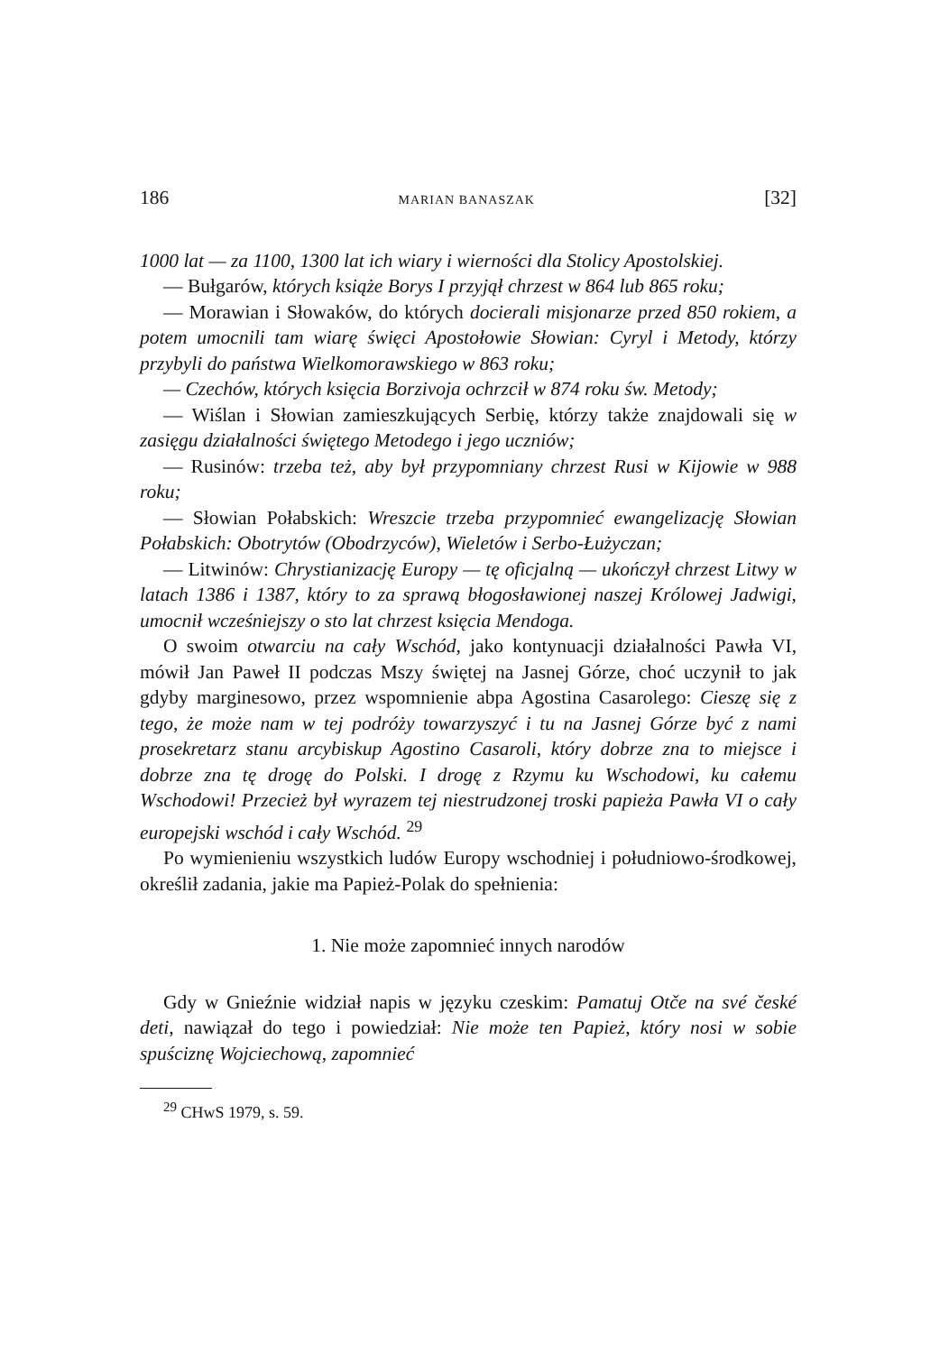186 MARIAN BANASZAK [32]
1000 lat — za 1100, 1300 lat ich wiary i wierności dla Stolicy Apostolskiej.
— Bułgarów, których książe Borys I przyjął chrzest w 864 lub 865 roku;
— Morawian i Słowaków, do których docierali misjonarze przed 850 rokiem, a potem umocnili tam wiarę święci Apostołowie Słowian: Cyryl i Metody, którzy przybyli do państwa Wielkomorawskiego w 863 roku;
— Czechów, których księcia Borzivoja ochrzcił w 874 roku św. Metody;
— Wiślan i Słowian zamieszkujących Serbię, którzy także znajdowali się w zasięgu działalności świętego Metodego i jego uczniów;
— Rusinów: trzeba też, aby był przypomniany chrzest Rusi w Kijowie w 988 roku;
— Słowian Połabskich: Wreszcie trzeba przypomnieć ewangelizację Słowian Połabskich: Obotrytów (Obodrzyców), Wieletów i Serbo-Łużyczan;
— Litwinów: Chrystianizację Europy — tę oficjalną — ukończył chrzest Litwy w latach 1386 i 1387, który to za sprawą błogosławionej naszej Królowej Jadwigi, umocnił wcześniejszy o sto lat chrzest księcia Mendoga.
O swoim otwarciu na cały Wschód, jako kontynuacji działalności Pawła VI, mówił Jan Paweł II podczas Mszy świętej na Jasnej Górze, choć uczynił to jak gdyby marginesowo, przez wspomnienie abpa Agostina Casarolego: Cieszę się z tego, że może nam w tej podróży towarzyszyć i tu na Jasnej Górze być z nami prosekretarz stanu arcybiskup Agostino Casaroli, który dobrze zna to miejsce i dobrze zna tę drogę do Polski. I drogę z Rzymu ku Wschodowi, ku całemu Wschodowi! Przecież był wyrazem tej niestrudzonej troski papieża Pawła VI o cały europejski wschód i cały Wschód. <sup>29</sup>
Po wymienieniu wszystkich ludów Europy wschodniej i południowo-środkowej, określił zadania, jakie ma Papież-Polak do spełnienia:
1. Nie może zapomnieć innych narodów
Gdy w Gnieźnie widział napis w języku czeskim: Pamatuj Otče na své české deti, nawiązał do tego i powiedział: Nie może ten Papież, który nosi w sobie spuściznę Wojciechową, zapomnieć
<sup>29</sup> CHwS 1979, s. 59.